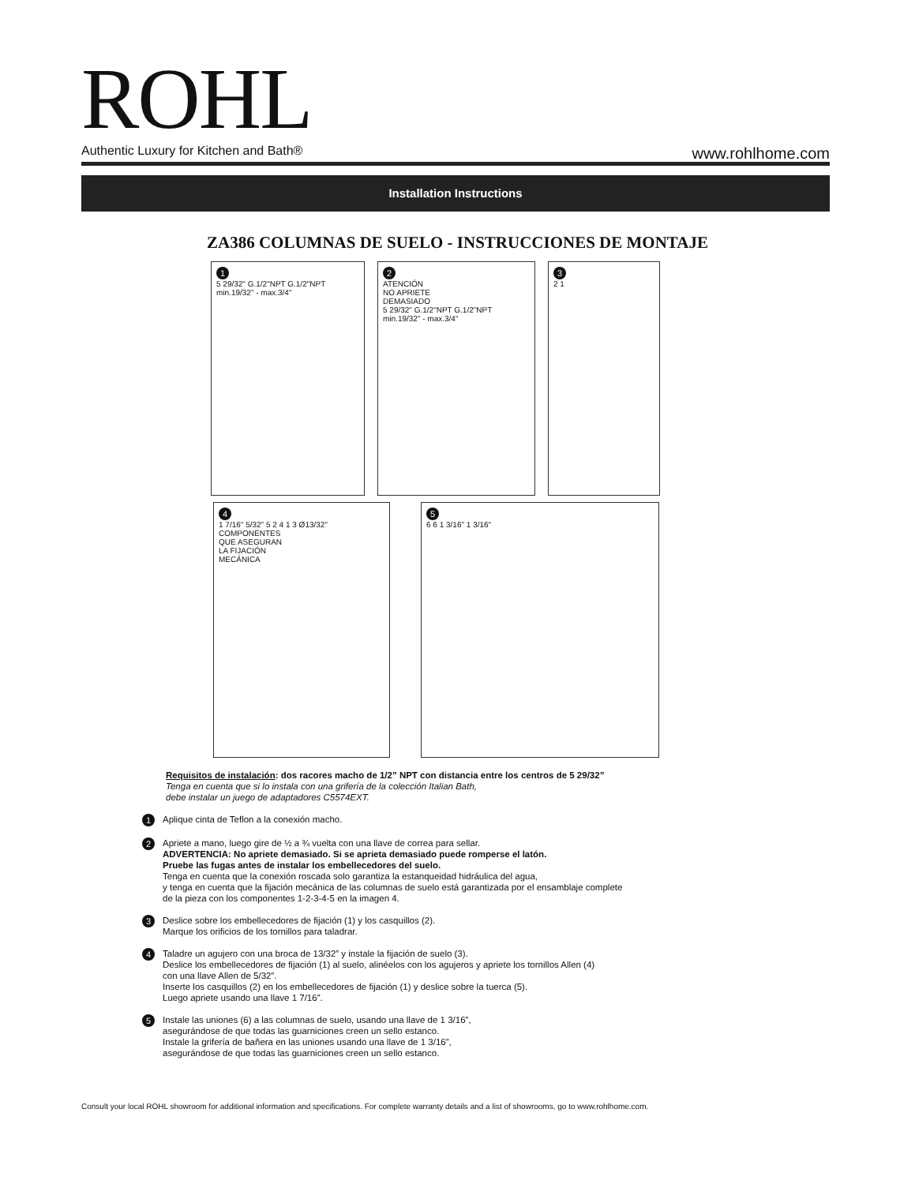ROHL
Authentic Luxury for Kitchen and Bath®
www.rohlhome.com
Installation Instructions
ZA386 COLUMNAS DE SUELO - INSTRUCCIONES DE MONTAJE
1
5 29/32" G.1/2"NPT G.1/2"NPT min.19/32" - max.3/4"
2
ATENCIÓN
NO APRIETE
DEMASIADO
5 29/32" G.1/2"NPT G.1/2"NPT min.19/32" - max.3/4"
3
2 1
4
1 7/16" 5/32" 5 2 4 1 3 Ø13/32"
COMPONENTES
QUE ASEGURAN
LA FIJACIÓN
MECÁNICA
5
6 6 1 3/16" 1 3/16"
Requisitos de instalación: dos racores macho de 1/2” NPT con distancia entre los centros de 5 29/32”
Tenga en cuenta que si lo instala con una grifería de la colección Italian Bath,
debe instalar un juego de adaptadores C5574EXT.
1
Aplique cinta de Teflon a la conexión macho.
2
Apriete a mano, luego gire de ½ a ¾ vuelta con una llave de correa para sellar.
ADVERTENCIA: No apriete demasiado. Si se aprieta demasiado puede romperse el latón.
Pruebe las fugas antes de instalar los embellecedores del suelo.
Tenga en cuenta que la conexión roscada solo garantiza la estanqueidad hidráulica del agua,
y tenga en cuenta que la fijación mecánica de las columnas de suelo está garantizada por el ensamblaje complete
de la pieza con los componentes 1-2-3-4-5 en la imagen 4.
3
Deslice sobre los embellecedores de fijación (1) y los casquillos (2).
Marque los orificios de los tornillos para taladrar.
4
Taladre un agujero con una broca de 13/32” y instale la fijación de suelo (3).
Deslice los embellecedores de fijación (1) al suelo, alinéelos con los agujeros y apriete los tornillos Allen (4)
con una llave Allen de 5/32”.
Inserte los casquillos (2) en los embellecedores de fijación (1) y deslice sobre la tuerca (5).
Luego apriete usando una llave 1 7/16”.
5
Instale las uniones (6) a las columnas de suelo, usando una llave de 1 3/16”,
asegurándose de que todas las guarniciones creen un sello estanco.
Instale la grifería de bañera en las uniones usando una llave de 1 3/16”,
asegurándose de que todas las guarniciones creen un sello estanco.
Consult your local ROHL showroom for additional information and specifications. For complete warranty details and a list of showrooms, go to www.rohlhome.com.